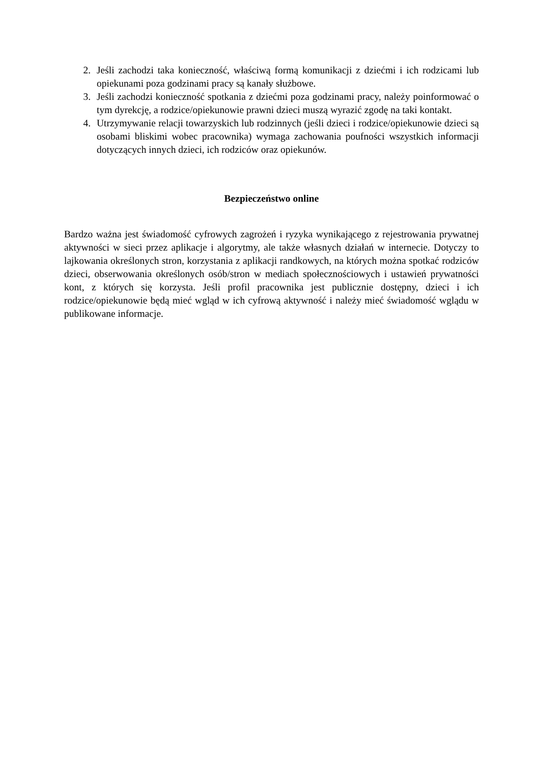2. Jeśli zachodzi taka konieczność, właściwą formą komunikacji z dziećmi i ich rodzicami lub opiekunami poza godzinami pracy są kanały służbowe.
3. Jeśli zachodzi konieczność spotkania z dziećmi poza godzinami pracy, należy poinformować o tym dyrekcję, a rodzice/opiekunowie prawni dzieci muszą wyrazić zgodę na taki kontakt.
4. Utrzymywanie relacji towarzyskich lub rodzinnych (jeśli dzieci i rodzice/opiekunowie dzieci są osobami bliskimi wobec pracownika) wymaga zachowania poufności wszystkich informacji dotyczących innych dzieci, ich rodziców oraz opiekunów.
Bezpieczeństwo online
Bardzo ważna jest świadomość cyfrowych zagrożeń i ryzyka wynikającego z rejestrowania prywatnej aktywności w sieci przez aplikacje i algorytmy, ale także własnych działań w internecie. Dotyczy to lajkowania określonych stron, korzystania z aplikacji randkowych, na których można spotkać rodziców dzieci, obserwowania określonych osób/stron w mediach społecznościowych i ustawień prywatności kont, z których się korzysta. Jeśli profil pracownika jest publicznie dostępny, dzieci i ich rodzice/opiekunowie będą mieć wgląd w ich cyfrową aktywność i należy mieć świadomość wglądu w publikowane informacje.